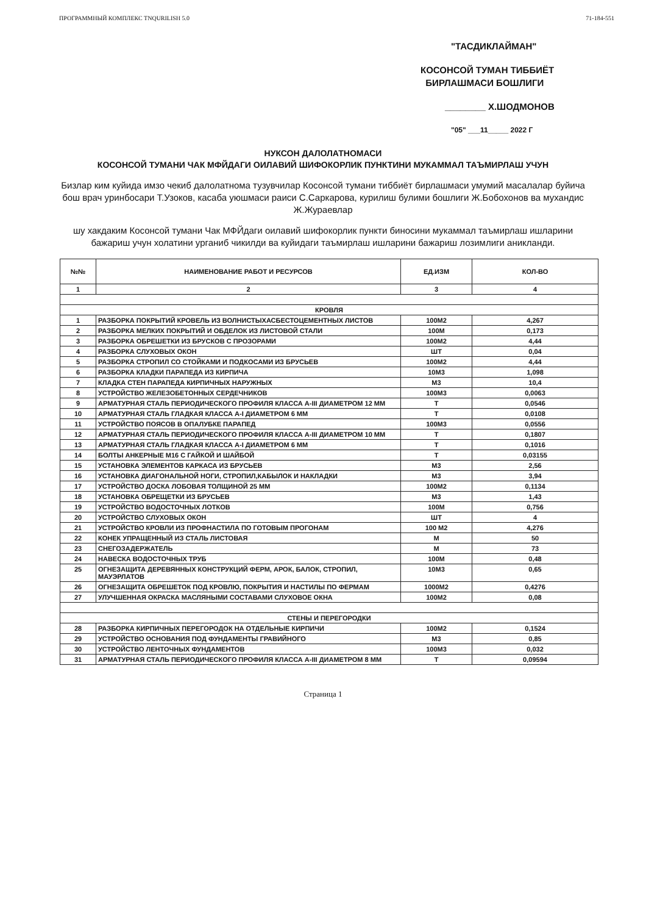ПРОГРАММНЫЙ КОМПЛЕКС TNQURILISH 5.0 71-184-551
"ТАСДИКЛАЙМАН"
КОСОНСОЙ ТУМАН ТИББИЁТ
БИРЛАШМАСИ БОШЛИГИ
________ Х.ШОДМОНОВ
"05" ___11_____ 2022 Г
НУКСОН ДАЛОЛАТНОМАСИ
КОСОНСОЙ ТУМАНИ ЧАК МФЙДАГИ ОИЛАВИЙ ШИФОКОРЛИК ПУНКТИНИ МУКАММАЛ ТАЪМИРЛАШ УЧУН
Бизлар ким куйида имзо чекиб далолатнома тузувчилар Косонсой тумани тиббиёт бирлашмаси умумий масалалар буйича бош врач уринбосари Т.Узоков, касаба уюшмаси раиси С.Саркарова, курилиш булими бошлиги Ж.Бобохонов ва мухандис Ж.Жураевлар
шу хакдаким Косонсой тумани Чак МФЙдаги оилавий шифокорлик пункти биносини мукаммал таъмирлаш ишларини бажариш учун холатини урганиб чикилди ва куйидаги таъмирлаш ишларини бажариш лозимлиги аникланди.
| №№ | НАИМЕНОВАНИЕ РАБОТ И РЕСУРСОВ | ЕД.ИЗМ | КОЛ-ВО |
| --- | --- | --- | --- |
| 1 | 2 | 3 | 4 |
| КРОВЛЯ | | | |
| 1 | РАЗБОРКА ПОКРЫТИЙ КРОВЕЛЬ ИЗ ВОЛНИСТЫХАСБЕСТОЦЕМЕНТНЫХ ЛИСТОВ | 100М2 | 4,267 |
| 2 | РАЗБОРКА МЕЛКИХ ПОКРЫТИЙ И ОБДЕЛОК ИЗ ЛИСТОВОЙ СТАЛИ | 100М | 0,173 |
| 3 | РАЗБОРКА ОБРЕШЕТКИ ИЗ БРУСКОВ С ПРОЗОРАМИ | 100М2 | 4,44 |
| 4 | РАЗБОРКА СЛУХОВЫХ ОКОН | ШТ | 0,04 |
| 5 | РАЗБОРКА СТРОПИЛ СО СТОЙКАМИ И ПОДКОСАМИ ИЗ БРУСЬЕВ | 100М2 | 4,44 |
| 6 | РАЗБОРКА КЛАДКИ ПАРАПЕДА ИЗ КИРПИЧА | 10М3 | 1,098 |
| 7 | КЛАДКА СТЕН ПАРАПЕДА КИРПИЧНЫХ НАРУЖНЫХ | М3 | 10,4 |
| 8 | УСТРОЙСТВО ЖЕЛЕЗОБЕТОННЫХ СЕРДЕЧНИКОВ | 100М3 | 0,0063 |
| 9 | АРМАТУРНАЯ СТАЛЬ ПЕРИОДИЧЕСКОГО ПРОФИЛЯ КЛАССА А-III ДИАМЕТРОМ 12 ММ | Т | 0,0546 |
| 10 | АРМАТУРНАЯ СТАЛЬ ГЛАДКАЯ КЛАССА А-I ДИАМЕТРОМ 6 ММ | Т | 0,0108 |
| 11 | УСТРОЙСТВО ПОЯСОВ В ОПАЛУБКЕ ПАРАПЕД | 100М3 | 0,0556 |
| 12 | АРМАТУРНАЯ СТАЛЬ ПЕРИОДИЧЕСКОГО ПРОФИЛЯ КЛАССА А-III ДИАМЕТРОМ 10 ММ | Т | 0,1807 |
| 13 | АРМАТУРНАЯ СТАЛЬ ГЛАДКАЯ КЛАССА А-I ДИАМЕТРОМ 6 ММ | Т | 0,1016 |
| 14 | БОЛТЫ АНКЕРНЫЕ М16 С ГАЙКОЙ И ШАЙБОЙ | Т | 0,03155 |
| 15 | УСТАНОВКА ЭЛЕМЕНТОВ КАРКАСА ИЗ БРУСЬЕВ | М3 | 2,56 |
| 16 | УСТАНОВКА ДИАГОНАЛЬНОЙ НОГИ, СТРОПИЛ,КАБЫЛОК И НАКЛАДКИ | М3 | 3,94 |
| 17 | УСТРОЙСТВО ДОСКА ЛОБОВАЯ ТОЛЩИНОЙ 25 ММ | 100М2 | 0,1134 |
| 18 | УСТАНОВКА ОБРЕЩЕТКИ ИЗ БРУСЬЕВ | М3 | 1,43 |
| 19 | УСТРОЙСТВО ВОДОСТОЧНЫХ ЛОТКОВ | 100М | 0,756 |
| 20 | УСТРОЙСТВО СЛУХОВЫХ ОКОН | ШТ | 4 |
| 21 | УСТРОЙСТВО КРОВЛИ ИЗ ПРОФНАСТИЛА ПО ГОТОВЫМ ПРОГОНАМ | 100 М2 | 4,276 |
| 22 | КОНЕК УПРАЩЕННЫЙ ИЗ СТАЛЬ ЛИСТОВАЯ | М | 50 |
| 23 | СНЕГОЗАДЕРЖАТЕЛЬ | М | 73 |
| 24 | НАВЕСКА ВОДОСТОЧНЫХ ТРУБ | 100М | 0,48 |
| 25 | ОГНЕЗАЩИТА ДЕРЕВЯННЫХ КОНСТРУКЦИЙ ФЕРМ, АРОК, БАЛОК, СТРОПИЛ, МАУЭРЛАТОВ | 10М3 | 0,65 |
| 26 | ОГНЕЗАЩИТА ОБРЕШЕТОК ПОД КРОВЛЮ, ПОКРЫТИЯ И НАСТИЛЫ ПО ФЕРМАМ | 1000М2 | 0,4276 |
| 27 | УЛУЧШЕННАЯ ОКРАСКА МАСЛЯНЫМИ СОСТАВАМИ СЛУХОВОЕ ОКНА | 100М2 | 0,08 |
| СТЕНЫ И ПЕРЕГОРОДКИ | | | |
| 28 | РАЗБОРКА КИРПИЧНЫХ ПЕРЕГОРОДОК НА ОТДЕЛЬНЫЕ КИРПИЧИ | 100М2 | 0,1524 |
| 29 | УСТРОЙСТВО ОСНОВАНИЯ ПОД ФУНДАМЕНТЫ ГРАВИЙНОГО | М3 | 0,85 |
| 30 | УСТРОЙСТВО ЛЕНТОЧНЫХ ФУНДАМЕНТОВ | 100М3 | 0,032 |
| 31 | АРМАТУРНАЯ СТАЛЬ ПЕРИОДИЧЕСКОГО ПРОФИЛЯ КЛАССА А-III ДИАМЕТРОМ 8 ММ | Т | 0,09594 |
Страница 1